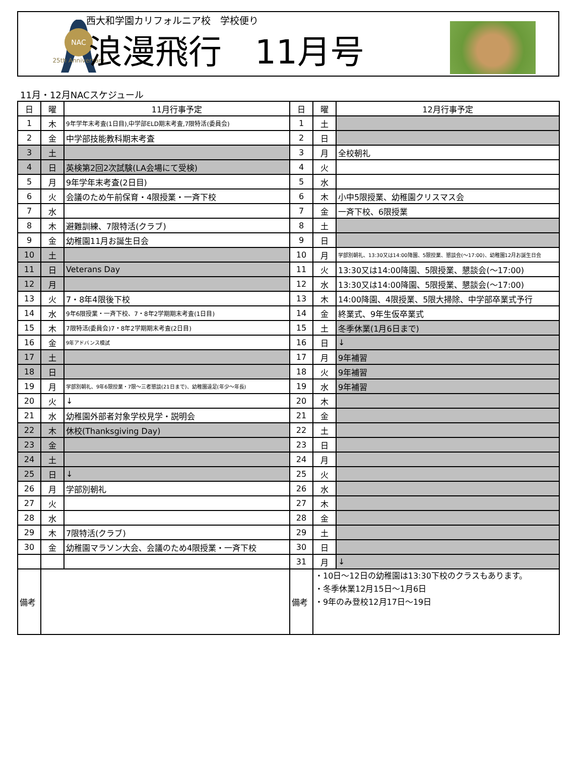NAC
25th Anniversary
西大和学園カリフォルニア校　学校便り
浪漫飛行　11月号
11月・12月NACスケジュール
| 日 | 曜 | 11月行事予定 | 日 | 曜 | 12月行事予定 |
| --- | --- | --- | --- | --- | --- |
| 1 | 木 | 9年学年末考査(1日目),中学部ELD期末考査,7限特活(委員会) | 1 | 土 | |
| 2 | 金 | 中学部技能教科期末考査 | 2 | 日 | |
| 3 | 土 | | 3 | 月 | 全校朝礼 |
| 4 | 日 | 英検第2回2次試験(LA会場にて受検) | 4 | 火 | |
| 5 | 月 | 9年学年末考査(2日目) | 5 | 水 | |
| 6 | 火 | 会議のため午前保育・4限授業・一斉下校 | 6 | 木 | 小中5限授業、幼稚園クリスマス会 |
| 7 | 水 | | 7 | 金 | 一斉下校、6限授業 |
| 8 | 木 | 避難訓練、7限特活(クラブ) | 8 | 土 | |
| 9 | 金 | 幼稚園11月お誕生日会 | 9 | 日 | |
| 10 | 土 | | 10 | 月 | 学部別朝礼、13:30又は14:00降園、5限授業、懇談会(～17:00)、幼稚園12月お誕生日会 |
| 11 | 日 | Veterans Day | 11 | 火 | 13:30又は14:00降園、5限授業、懇談会(～17:00) |
| 12 | 月 | | 12 | 水 | 13:30又は14:00降園、5限授業、懇談会(～17:00) |
| 13 | 火 | 7・8年4限後下校 | 13 | 木 | 14:00降園、4限授業、5限大掃除、中学部卒業式予行 |
| 14 | 水 | 9年6限授業・一斉下校、7・8年2学期期末考査(1日目) | 14 | 金 | 終業式、9年生仮卒業式 |
| 15 | 木 | 7限特活(委員会)7・8年2学期期末考査(2日目) | 15 | 土 | 冬季休業(1月6日まで) |
| 16 | 金 | 9年アドバンス模試 | 16 | 日 | ↓ |
| 17 | 土 | | 17 | 月 | 9年補習 |
| 18 | 日 | | 18 | 火 | 9年補習 |
| 19 | 月 | 学部別朝礼、9年6限授業・7限～三者懇談(21日まで)、幼稚園遠足(年少～年長) | 19 | 水 | 9年補習 |
| 20 | 火 | ↓ | 20 | 木 | |
| 21 | 水 | 幼稚園外部者対象学校見学・説明会 | 21 | 金 | |
| 22 | 木 | 休校(Thanksgiving Day) | 22 | 土 | |
| 23 | 金 | | 23 | 日 | |
| 24 | 土 | | 24 | 月 | |
| 25 | 日 | ↓ | 25 | 火 | |
| 26 | 月 | 学部別朝礼 | 26 | 水 | |
| 27 | 火 | | 27 | 木 | |
| 28 | 水 | | 28 | 金 | |
| 29 | 木 | 7限特活(クラブ) | 29 | 土 | |
| 30 | 金 | 幼稚園マラソン大会、会議のため4限授業・一斉下校 | 30 | 日 | |
| | | | 31 | 月 | ↓ |
| 備考 | | | 備考 | ・10日～12日の幼稚園は13:30下校のクラスもあります。 ・冬季休業12月15日～1月6日 ・9年のみ登校12月17日～19日 | |